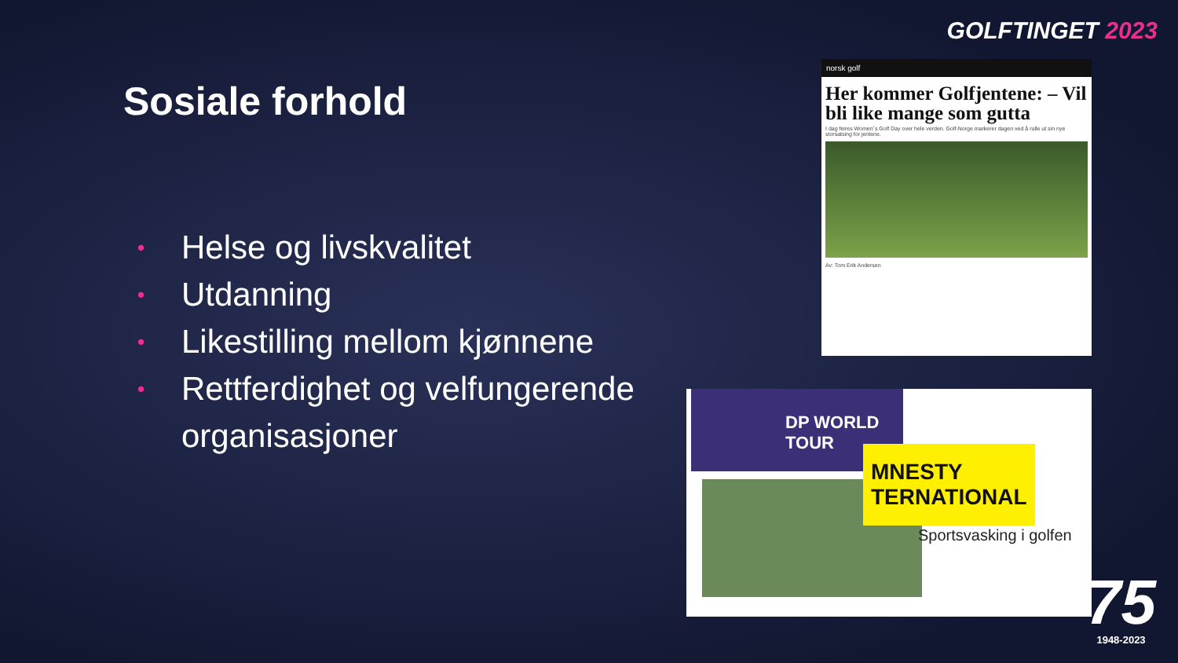GOLFTINGET 2023
Sosiale forhold
• Helse og livskvalitet
• Utdanning
• Likestilling mellom kjønnene
• Rettferdighet og velfungerende
organisasjoner
norsk golf
Her kommer Golfjentene: – Vil bli like mange som gutta
I dag feires Women´s Golf Day over hele verden. Golf-Norge markerer dagen ved å rulle ut sin nye storsatsing for jentene.
Av: Tom Erik Andersen
DP WORLD TOUR
MNESTY
TERNATIONAL
Sportsvasking i golfen
75
1948-2023